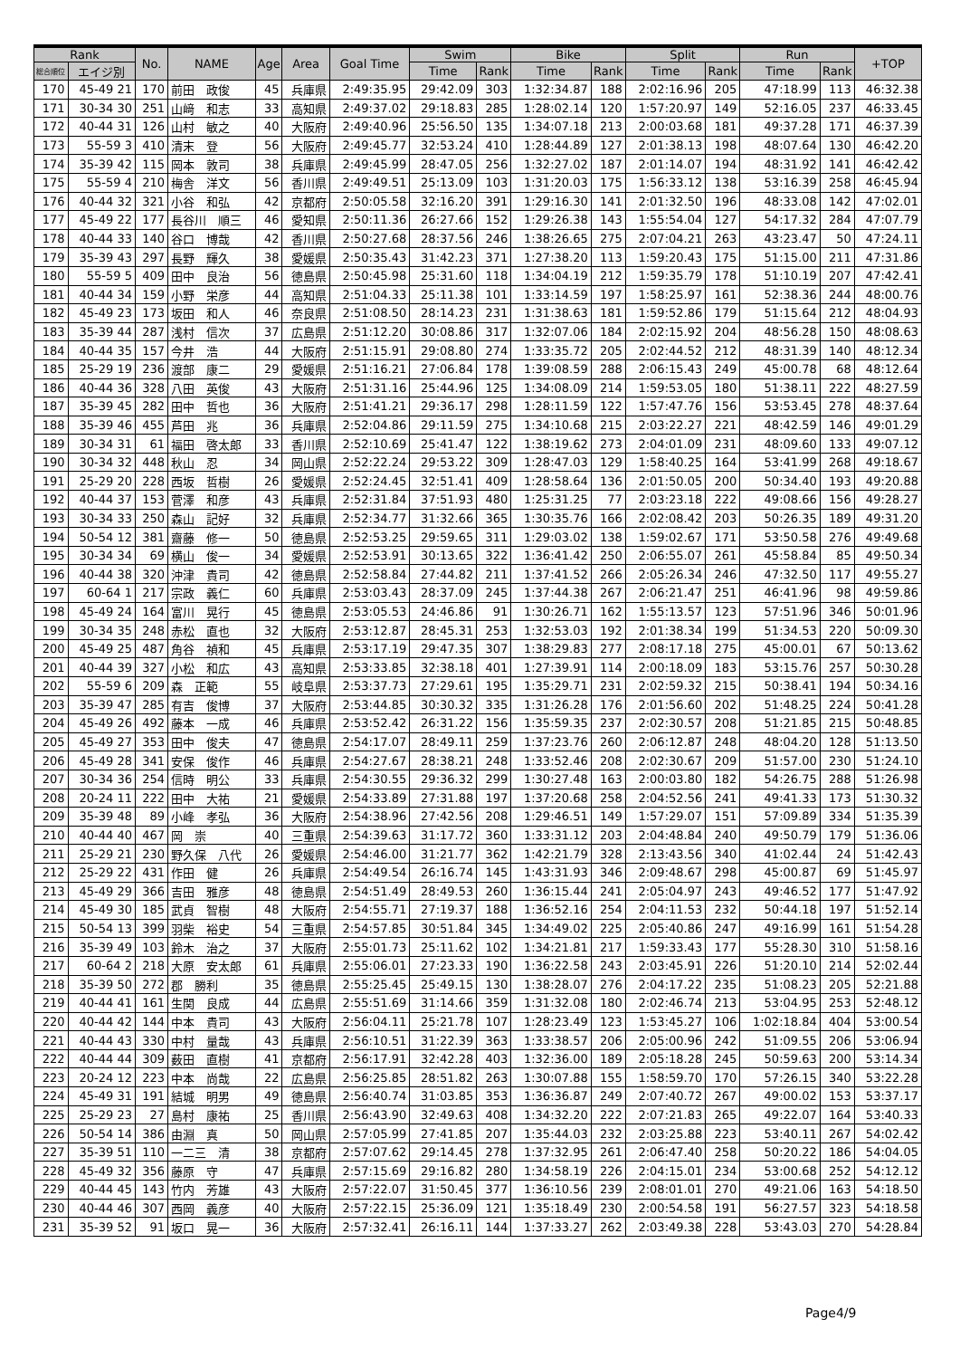| Rank | | No. | NAME | Age | Area | Goal Time | Swim | | Bike | | Split | | Run | | +TOP |
| --- | --- | --- | --- | --- | --- | --- | --- | --- | --- | --- | --- | --- | --- | --- | --- |
| 総合順位 | エイジ別 | | | | | | Time | Rank | Time | Rank | Time | Rank | Time | Rank | |
| 170 | 45-49 21 | 170 | 前田 政俊 | 45 | 兵庫県 | 2:49:35.95 | 29:42.09 | 303 | 1:32:34.87 | 188 | 2:02:16.96 | 205 | 47:18.99 | 113 | 46:32.38 |
| 171 | 30-34 30 | 251 | 山﨑 和志 | 33 | 高知県 | 2:49:37.02 | 29:18.83 | 285 | 1:28:02.14 | 120 | 1:57:20.97 | 149 | 52:16.05 | 237 | 46:33.45 |
| 172 | 40-44 31 | 126 | 山村 敏之 | 40 | 大阪府 | 2:49:40.96 | 25:56.50 | 135 | 1:34:07.18 | 213 | 2:00:03.68 | 181 | 49:37.28 | 171 | 46:37.39 |
| 173 | 55-59 3 | 410 | 清末 登 | 56 | 大阪府 | 2:49:45.77 | 32:53.24 | 410 | 1:28:44.89 | 127 | 2:01:38.13 | 198 | 48:07.64 | 130 | 46:42.20 |
| 174 | 35-39 42 | 115 | 岡本 敦司 | 38 | 兵庫県 | 2:49:45.99 | 28:47.05 | 256 | 1:32:27.02 | 187 | 2:01:14.07 | 194 | 48:31.92 | 141 | 46:42.42 |
| 175 | 55-59 4 | 210 | 梅舎 洋文 | 56 | 香川県 | 2:49:49.51 | 25:13.09 | 103 | 1:31:20.03 | 175 | 1:56:33.12 | 138 | 53:16.39 | 258 | 46:45.94 |
| 176 | 40-44 32 | 321 | 小谷 和弘 | 42 | 京都府 | 2:50:05.58 | 32:16.20 | 391 | 1:29:16.30 | 141 | 2:01:32.50 | 196 | 48:33.08 | 142 | 47:02.01 |
| 177 | 45-49 22 | 177 | 長谷川 順三 | 46 | 愛知県 | 2:50:11.36 | 26:27.66 | 152 | 1:29:26.38 | 143 | 1:55:54.04 | 127 | 54:17.32 | 284 | 47:07.79 |
| 178 | 40-44 33 | 140 | 谷口 博哉 | 42 | 香川県 | 2:50:27.68 | 28:37.56 | 246 | 1:38:26.65 | 275 | 2:07:04.21 | 263 | 43:23.47 | 50 | 47:24.11 |
| 179 | 35-39 43 | 297 | 長野 輝久 | 38 | 愛媛県 | 2:50:35.43 | 31:42.23 | 371 | 1:27:38.20 | 113 | 1:59:20.43 | 175 | 51:15.00 | 211 | 47:31.86 |
| 180 | 55-59 5 | 409 | 田中 良治 | 56 | 徳島県 | 2:50:45.98 | 25:31.60 | 118 | 1:34:04.19 | 212 | 1:59:35.79 | 178 | 51:10.19 | 207 | 47:42.41 |
| 181 | 40-44 34 | 159 | 小野 栄彦 | 44 | 高知県 | 2:51:04.33 | 25:11.38 | 101 | 1:33:14.59 | 197 | 1:58:25.97 | 161 | 52:38.36 | 244 | 48:00.76 |
| 182 | 45-49 23 | 173 | 坂田 和人 | 46 | 奈良県 | 2:51:08.50 | 28:14.23 | 231 | 1:31:38.63 | 181 | 1:59:52.86 | 179 | 51:15.64 | 212 | 48:04.93 |
| 183 | 35-39 44 | 287 | 浅村 信次 | 37 | 広島県 | 2:51:12.20 | 30:08.86 | 317 | 1:32:07.06 | 184 | 2:02:15.92 | 204 | 48:56.28 | 150 | 48:08.63 |
| 184 | 40-44 35 | 157 | 今井 浩 | 44 | 大阪府 | 2:51:15.91 | 29:08.80 | 274 | 1:33:35.72 | 205 | 2:02:44.52 | 212 | 48:31.39 | 140 | 48:12.34 |
| 185 | 25-29 19 | 236 | 渡部 康二 | 29 | 愛媛県 | 2:51:16.21 | 27:06.84 | 178 | 1:39:08.59 | 288 | 2:06:15.43 | 249 | 45:00.78 | 68 | 48:12.64 |
| 186 | 40-44 36 | 328 | 八田 英俊 | 43 | 大阪府 | 2:51:31.16 | 25:44.96 | 125 | 1:34:08.09 | 214 | 1:59:53.05 | 180 | 51:38.11 | 222 | 48:27.59 |
| 187 | 35-39 45 | 282 | 田中 哲也 | 36 | 大阪府 | 2:51:41.21 | 29:36.17 | 298 | 1:28:11.59 | 122 | 1:57:47.76 | 156 | 53:53.45 | 278 | 48:37.64 |
| 188 | 35-39 46 | 455 | 芦田 兆 | 36 | 兵庫県 | 2:52:04.86 | 29:11.59 | 275 | 1:34:10.68 | 215 | 2:03:22.27 | 221 | 48:42.59 | 146 | 49:01.29 |
| 189 | 30-34 31 | 61 | 福田 啓太郎 | 33 | 香川県 | 2:52:10.69 | 25:41.47 | 122 | 1:38:19.62 | 273 | 2:04:01.09 | 231 | 48:09.60 | 133 | 49:07.12 |
| 190 | 30-34 32 | 448 | 秋山 忍 | 34 | 岡山県 | 2:52:22.24 | 29:53.22 | 309 | 1:28:47.03 | 129 | 1:58:40.25 | 164 | 53:41.99 | 268 | 49:18.67 |
| 191 | 25-29 20 | 228 | 西坂 哲樹 | 26 | 愛媛県 | 2:52:24.45 | 32:51.41 | 409 | 1:28:58.64 | 136 | 2:01:50.05 | 200 | 50:34.40 | 193 | 49:20.88 |
| 192 | 40-44 37 | 153 | 菅澤 和彦 | 43 | 兵庫県 | 2:52:31.84 | 37:51.93 | 480 | 1:25:31.25 | 77 | 2:03:23.18 | 222 | 49:08.66 | 156 | 49:28.27 |
| 193 | 30-34 33 | 250 | 森山 記好 | 32 | 兵庫県 | 2:52:34.77 | 31:32.66 | 365 | 1:30:35.76 | 166 | 2:02:08.42 | 203 | 50:26.35 | 189 | 49:31.20 |
| 194 | 50-54 12 | 381 | 齋藤 修一 | 50 | 徳島県 | 2:52:53.25 | 29:59.65 | 311 | 1:29:03.02 | 138 | 1:59:02.67 | 171 | 53:50.58 | 276 | 49:49.68 |
| 195 | 30-34 34 | 69 | 横山 俊一 | 34 | 愛媛県 | 2:52:53.91 | 30:13.65 | 322 | 1:36:41.42 | 250 | 2:06:55.07 | 261 | 45:58.84 | 85 | 49:50.34 |
| 196 | 40-44 38 | 320 | 沖津 貴司 | 42 | 徳島県 | 2:52:58.84 | 27:44.82 | 211 | 1:37:41.52 | 266 | 2:05:26.34 | 246 | 47:32.50 | 117 | 49:55.27 |
| 197 | 60-64 1 | 217 | 宗政 義仁 | 60 | 兵庫県 | 2:53:03.43 | 28:37.09 | 245 | 1:37:44.38 | 267 | 2:06:21.47 | 251 | 46:41.96 | 98 | 49:59.86 |
| 198 | 45-49 24 | 164 | 富川 晃行 | 45 | 徳島県 | 2:53:05.53 | 24:46.86 | 91 | 1:30:26.71 | 162 | 1:55:13.57 | 123 | 57:51.96 | 346 | 50:01.96 |
| 199 | 30-34 35 | 248 | 赤松 直也 | 32 | 大阪府 | 2:53:12.87 | 28:45.31 | 253 | 1:32:53.03 | 192 | 2:01:38.34 | 199 | 51:34.53 | 220 | 50:09.30 |
| 200 | 45-49 25 | 487 | 角谷 禎和 | 45 | 兵庫県 | 2:53:17.19 | 29:47.35 | 307 | 1:38:29.83 | 277 | 2:08:17.18 | 275 | 45:00.01 | 67 | 50:13.62 |
| 201 | 40-44 39 | 327 | 小松 和広 | 43 | 高知県 | 2:53:33.85 | 32:38.18 | 401 | 1:27:39.91 | 114 | 2:00:18.09 | 183 | 53:15.76 | 257 | 50:30.28 |
| 202 | 55-59 6 | 209 | 森 正範 | 55 | 岐阜県 | 2:53:37.73 | 27:29.61 | 195 | 1:35:29.71 | 231 | 2:02:59.32 | 215 | 50:38.41 | 194 | 50:34.16 |
| 203 | 35-39 47 | 285 | 有吉 俊博 | 37 | 大阪府 | 2:53:44.85 | 30:30.32 | 335 | 1:31:26.28 | 176 | 2:01:56.60 | 202 | 51:48.25 | 224 | 50:41.28 |
| 204 | 45-49 26 | 492 | 藤本 一成 | 46 | 兵庫県 | 2:53:52.42 | 26:31.22 | 156 | 1:35:59.35 | 237 | 2:02:30.57 | 208 | 51:21.85 | 215 | 50:48.85 |
| 205 | 45-49 27 | 353 | 田中 俊夫 | 47 | 徳島県 | 2:54:17.07 | 28:49.11 | 259 | 1:37:23.76 | 260 | 2:06:12.87 | 248 | 48:04.20 | 128 | 51:13.50 |
| 206 | 45-49 28 | 341 | 安保 俊作 | 46 | 兵庫県 | 2:54:27.67 | 28:38.21 | 248 | 1:33:52.46 | 208 | 2:02:30.67 | 209 | 51:57.00 | 230 | 51:24.10 |
| 207 | 30-34 36 | 254 | 信時 明公 | 33 | 兵庫県 | 2:54:30.55 | 29:36.32 | 299 | 1:30:27.48 | 163 | 2:00:03.80 | 182 | 54:26.75 | 288 | 51:26.98 |
| 208 | 20-24 11 | 222 | 田中 大祐 | 21 | 愛媛県 | 2:54:33.89 | 27:31.88 | 197 | 1:37:20.68 | 258 | 2:04:52.56 | 241 | 49:41.33 | 173 | 51:30.32 |
| 209 | 35-39 48 | 89 | 小峰 孝弘 | 36 | 大阪府 | 2:54:38.96 | 27:42.56 | 208 | 1:29:46.51 | 149 | 1:57:29.07 | 151 | 57:09.89 | 334 | 51:35.39 |
| 210 | 40-44 40 | 467 | 岡 崇 | 40 | 三重県 | 2:54:39.63 | 31:17.72 | 360 | 1:33:31.12 | 203 | 2:04:48.84 | 240 | 49:50.79 | 179 | 51:36.06 |
| 211 | 25-29 21 | 230 | 野久保 八代 | 26 | 愛媛県 | 2:54:46.00 | 31:21.77 | 362 | 1:42:21.79 | 328 | 2:13:43.56 | 340 | 41:02.44 | 24 | 51:42.43 |
| 212 | 25-29 22 | 431 | 作田 健 | 26 | 兵庫県 | 2:54:49.54 | 26:16.74 | 145 | 1:43:31.93 | 346 | 2:09:48.67 | 298 | 45:00.87 | 69 | 51:45.97 |
| 213 | 45-49 29 | 366 | 吉田 雅彦 | 48 | 徳島県 | 2:54:51.49 | 28:49.53 | 260 | 1:36:15.44 | 241 | 2:05:04.97 | 243 | 49:46.52 | 177 | 51:47.92 |
| 214 | 45-49 30 | 185 | 武貞 智樹 | 48 | 大阪府 | 2:54:55.71 | 27:19.37 | 188 | 1:36:52.16 | 254 | 2:04:11.53 | 232 | 50:44.18 | 197 | 51:52.14 |
| 215 | 50-54 13 | 399 | 羽柴 裕史 | 54 | 三重県 | 2:54:57.85 | 30:51.84 | 345 | 1:34:49.02 | 225 | 2:05:40.86 | 247 | 49:16.99 | 161 | 51:54.28 |
| 216 | 35-39 49 | 103 | 鈴木 治之 | 37 | 大阪府 | 2:55:01.73 | 25:11.62 | 102 | 1:34:21.81 | 217 | 1:59:33.43 | 177 | 55:28.30 | 310 | 51:58.16 |
| 217 | 60-64 2 | 218 | 大原 安太郎 | 61 | 兵庫県 | 2:55:06.01 | 27:23.33 | 190 | 1:36:22.58 | 243 | 2:03:45.91 | 226 | 51:20.10 | 214 | 52:02.44 |
| 218 | 35-39 50 | 272 | 郡 勝利 | 35 | 徳島県 | 2:55:25.45 | 25:49.15 | 130 | 1:38:28.07 | 276 | 2:04:17.22 | 235 | 51:08.23 | 205 | 52:21.88 |
| 219 | 40-44 41 | 161 | 生関 良成 | 44 | 広島県 | 2:55:51.69 | 31:14.66 | 359 | 1:31:32.08 | 180 | 2:02:46.74 | 213 | 53:04.95 | 253 | 52:48.12 |
| 220 | 40-44 42 | 144 | 中本 貴司 | 43 | 大阪府 | 2:56:04.11 | 25:21.78 | 107 | 1:28:23.49 | 123 | 1:53:45.27 | 106 | 1:02:18.84 | 404 | 53:00.54 |
| 221 | 40-44 43 | 330 | 中村 量哉 | 43 | 兵庫県 | 2:56:10.51 | 31:22.39 | 363 | 1:33:38.57 | 206 | 2:05:00.96 | 242 | 51:09.55 | 206 | 53:06.94 |
| 222 | 40-44 44 | 309 | 薮田 直樹 | 41 | 京都府 | 2:56:17.91 | 32:42.28 | 403 | 1:32:36.00 | 189 | 2:05:18.28 | 245 | 50:59.63 | 200 | 53:14.34 |
| 223 | 20-24 12 | 223 | 中本 尚哉 | 22 | 広島県 | 2:56:25.85 | 28:51.82 | 263 | 1:30:07.88 | 155 | 1:58:59.70 | 170 | 57:26.15 | 340 | 53:22.28 |
| 224 | 45-49 31 | 191 | 結城 明男 | 49 | 徳島県 | 2:56:40.74 | 31:03.85 | 353 | 1:36:36.87 | 249 | 2:07:40.72 | 267 | 49:00.02 | 153 | 53:37.17 |
| 225 | 25-29 23 | 27 | 島村 康祐 | 25 | 香川県 | 2:56:43.90 | 32:49.63 | 408 | 1:34:32.20 | 222 | 2:07:21.83 | 265 | 49:22.07 | 164 | 53:40.33 |
| 226 | 50-54 14 | 386 | 由淵 真 | 50 | 岡山県 | 2:57:05.99 | 27:41.85 | 207 | 1:35:44.03 | 232 | 2:03:25.88 | 223 | 53:40.11 | 267 | 54:02.42 |
| 227 | 35-39 51 | 110 | 一二三 清 | 38 | 京都府 | 2:57:07.62 | 29:14.45 | 278 | 1:37:32.95 | 261 | 2:06:47.40 | 258 | 50:20.22 | 186 | 54:04.05 |
| 228 | 45-49 32 | 356 | 藤原 守 | 47 | 兵庫県 | 2:57:15.69 | 29:16.82 | 280 | 1:34:58.19 | 226 | 2:04:15.01 | 234 | 53:00.68 | 252 | 54:12.12 |
| 229 | 40-44 45 | 143 | 竹内 芳雄 | 43 | 大阪府 | 2:57:22.07 | 31:50.45 | 377 | 1:36:10.56 | 239 | 2:08:01.01 | 270 | 49:21.06 | 163 | 54:18.50 |
| 230 | 40-44 46 | 307 | 西岡 義彦 | 40 | 大阪府 | 2:57:22.15 | 25:36.09 | 121 | 1:35:18.49 | 230 | 2:00:54.58 | 191 | 56:27.57 | 323 | 54:18.58 |
| 231 | 35-39 52 | 91 | 坂口 晃一 | 36 | 大阪府 | 2:57:32.41 | 26:16.11 | 144 | 1:37:33.27 | 262 | 2:03:49.38 | 228 | 53:43.03 | 270 | 54:28.84 |
Page4/9